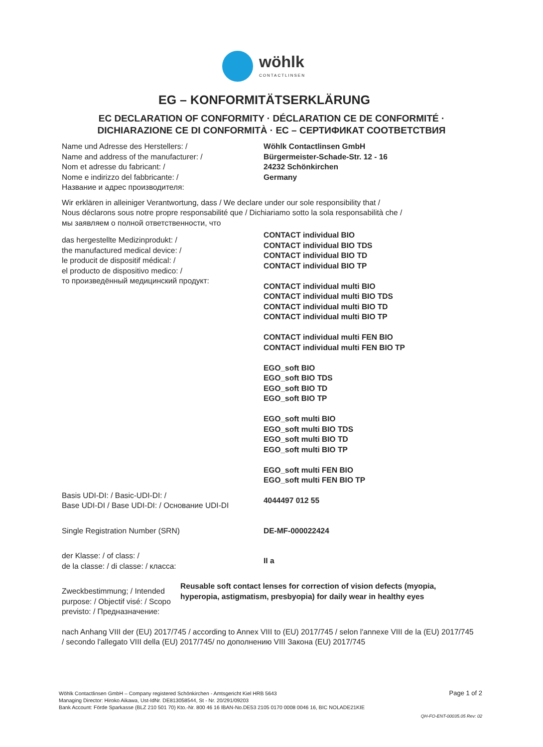wöhlk
CONTACTLINSEN
EG – KONFORMITÄTSERKLÄRUNG
EC DECLARATION OF CONFORMITY · DÉCLARATION CE DE CONFORMITÉ ·
DICHIARAZIONE CE DI CONFORMITÀ · EC – СЕРТИФИКАТ СООТВЕТСТВИЯ
Name und Adresse des Herstellers: /
Name and address of the manufacturer: /
Nom et adresse du fabricant: /
Nome e indirizzo del fabbricante: /
Название и адрес производителя:
Wöhlk Contactlinsen GmbH
Bürgermeister-Schade-Str. 12 - 16
24232 Schönkirchen
Germany
Wir erklären in alleiniger Verantwortung, dass / We declare under our sole responsibility that /
Nous déclarons sous notre propre responsabilité que / Dichiariamo sotto la sola responsabilità che /
мы заявляем о полной ответственности, что
das hergestellte Medizinprodukt: /
the manufactured medical device: /
le producit de dispositif médical: /
el producto de dispositivo medico: /
то произведённый медицинский продукт:
CONTACT individual BIO
CONTACT individual BIO TDS
CONTACT individual BIO TD
CONTACT individual BIO TP
CONTACT individual multi BIO
CONTACT individual multi BIO TDS
CONTACT individual multi BIO TD
CONTACT individual multi BIO TP
CONTACT individual multi FEN BIO
CONTACT individual multi FEN BIO TP
EGO_soft BIO
EGO_soft BIO TDS
EGO_soft BIO TD
EGO_soft BIO TP
EGO_soft multi BIO
EGO_soft multi BIO TDS
EGO_soft multi BIO TD
EGO_soft multi BIO TP
EGO_soft multi FEN BIO
EGO_soft multi FEN BIO TP
Basis UDI-DI: / Basic-UDI-DI: /
Base UDI-DI / Base UDI-DI: / Основание UDI-DI
4044497 012 55
Single Registration Number (SRN) DE-MF-000022424
der Klasse: / of class: /
de la classe: / di classe: / класса:
II a
Zweckbestimmung; / Intended purpose: / Objectif visé: / Scopo previsto: / Предназначение:
Reusable soft contact lenses for correction of vision defects (myopia, hyperopia, astigmatism, presbyopia) for daily wear in healthy eyes
nach Anhang VIII der (EU) 2017/745 / according to Annex VIII to (EU) 2017/745 / selon l'annexe VIII de la (EU) 2017/745 / secondo l'allegato VIII della (EU) 2017/745/ по дополнению VIII Закона (EU) 2017/745
Wöhlk Contactlinsen GmbH – Company registered Schönkirchen - Amtsgericht Kiel HRB 5643
Managing Director: Hiroko Aikawa, Ust-IdNr. DE813058544, St - Nr. 20/291/09203
Bank Account: Förde Sparkasse (BLZ 210 501 70) Kto.-Nr. 800 46 16 IBAN-No.DE53 2105 0170 0008 0046 16, BIC NOLADE21KIE
Page 1 of 2
QH-FO-ENT-00035.05 Rev: 02